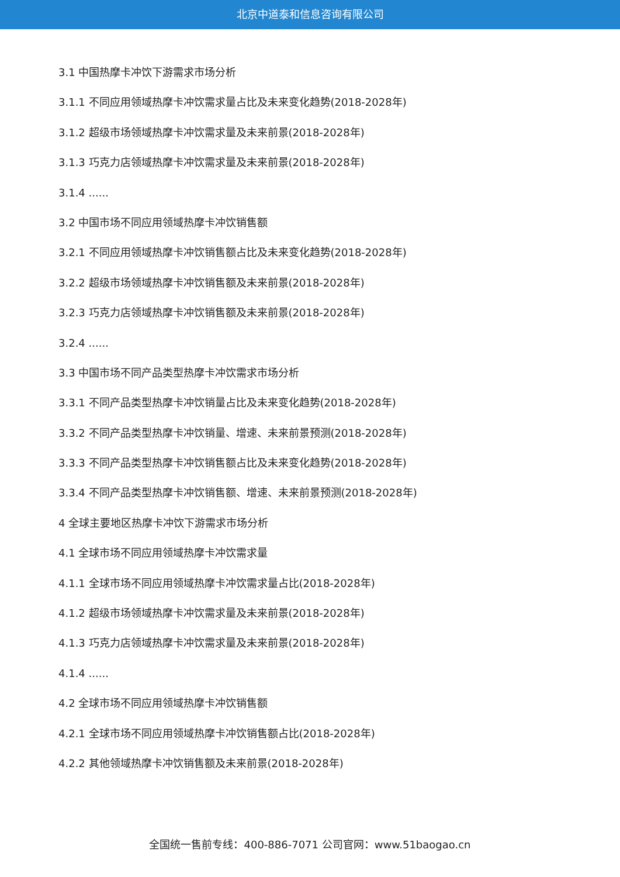北京中道泰和信息咨询有限公司
3.1 中国热摩卡冲饮下游需求市场分析
3.1.1 不同应用领域热摩卡冲饮需求量占比及未来变化趋势(2018-2028年)
3.1.2 超级市场领域热摩卡冲饮需求量及未来前景(2018-2028年)
3.1.3 巧克力店领域热摩卡冲饮需求量及未来前景(2018-2028年)
3.1.4 ......
3.2 中国市场不同应用领域热摩卡冲饮销售额
3.2.1 不同应用领域热摩卡冲饮销售额占比及未来变化趋势(2018-2028年)
3.2.2 超级市场领域热摩卡冲饮销售额及未来前景(2018-2028年)
3.2.3 巧克力店领域热摩卡冲饮销售额及未来前景(2018-2028年)
3.2.4 ......
3.3 中国市场不同产品类型热摩卡冲饮需求市场分析
3.3.1 不同产品类型热摩卡冲饮销量占比及未来变化趋势(2018-2028年)
3.3.2 不同产品类型热摩卡冲饮销量、增速、未来前景预测(2018-2028年)
3.3.3 不同产品类型热摩卡冲饮销售额占比及未来变化趋势(2018-2028年)
3.3.4 不同产品类型热摩卡冲饮销售额、增速、未来前景预测(2018-2028年)
4 全球主要地区热摩卡冲饮下游需求市场分析
4.1 全球市场不同应用领域热摩卡冲饮需求量
4.1.1 全球市场不同应用领域热摩卡冲饮需求量占比(2018-2028年)
4.1.2 超级市场领域热摩卡冲饮需求量及未来前景(2018-2028年)
4.1.3 巧克力店领域热摩卡冲饮需求量及未来前景(2018-2028年)
4.1.4 ......
4.2 全球市场不同应用领域热摩卡冲饮销售额
4.2.1 全球市场不同应用领域热摩卡冲饮销售额占比(2018-2028年)
4.2.2 其他领域热摩卡冲饮销售额及未来前景(2018-2028年)
全国统一售前专线：400-886-7071 公司官网：www.51baogao.cn